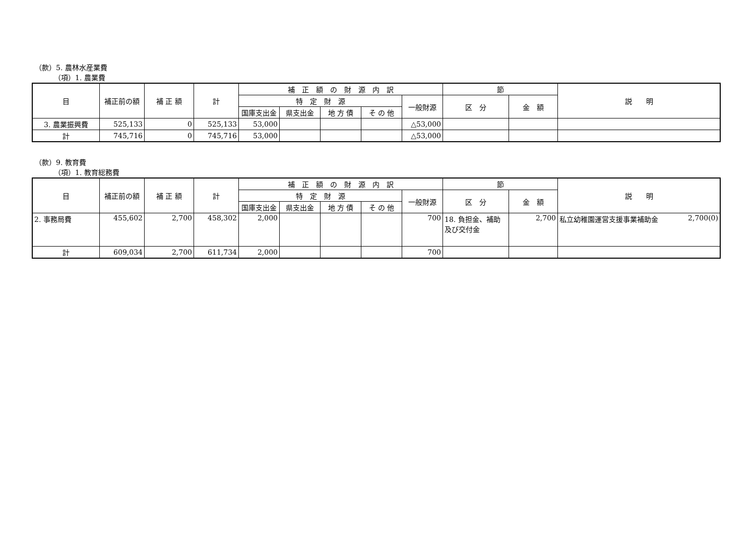（款）5. 農林水産業費
（項）1. 農業費
| 目 | 補正前の額 | 補 正 額 | 計 | 補 正 額 の 財 源 内 訳 | | | | | 節 | | 説 明 |
| --- | --- | --- | --- | --- | --- | --- | --- | --- | --- | --- | --- |
| | | | | 特 定 財 源 | | | | 一般財源 | 区 分 | 金 額 | |
| | | | | 国庫支出金 | 県支出金 | 地 方 債 | そ の 他 | | | | |
| 3. 農業振興費 | 525,133 | 0 | 525,133 | 53,000 | | | | △53,000 | | | |
| 計 | 745,716 | 0 | 745,716 | 53,000 | | | | △53,000 | | | |
（款）9. 教育費
（項）1. 教育総務費
| 目 | 補正前の額 | 補 正 額 | 計 | 補 正 額 の 財 源 内 訳 | | | | | 節 | | 説 明 |
| --- | --- | --- | --- | --- | --- | --- | --- | --- | --- | --- | --- |
| | | | | 特 定 財 源 | | | | 一般財源 | 区 分 | 金 額 | |
| | | | | 国庫支出金 | 県支出金 | 地 方 債 | そ の 他 | | | | |
| 2. 事務局費 | 455,602 | 2,700 | 458,302 | 2,000 | | | | 700 | 18. 負担金、補助及び交付金 | 2,700 | 私立幼稚園運営支援事業補助金 2,700(0) |
| 計 | 609,034 | 2,700 | 611,734 | 2,000 | | | | 700 | | | |